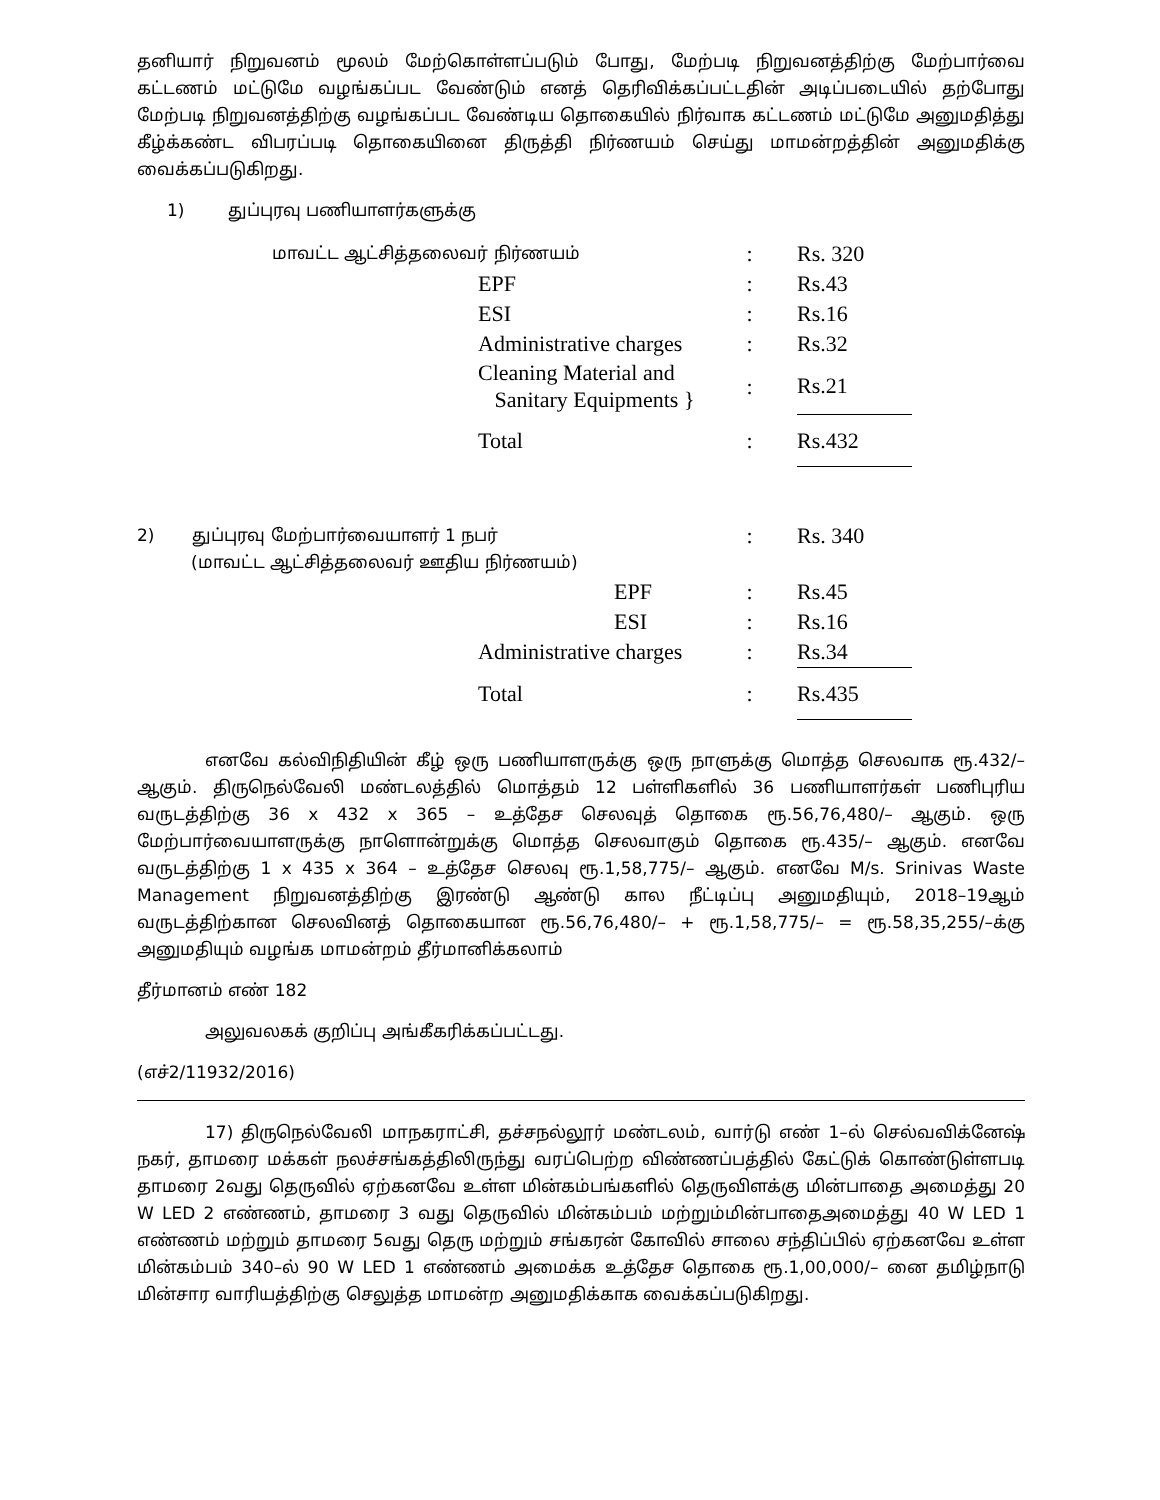தனியார் நிறுவனம் மூலம் மேற்கொள்ளப்படும் போது, மேற்படி நிறுவனத்திற்கு மேற்பார்வை கட்டணம் மட்டுமே வழங்கப்பட வேண்டும் எனத் தெரிவிக்கப்பட்டதின் அடிப்படையில் தற்போது மேற்படி நிறுவனத்திற்கு வழங்கப்பட வேண்டிய தொகையில் நிர்வாக கட்டணம் மட்டுமே அனுமதித்து கீழ்க்கண்ட விபரப்படி தொகையினை திருத்தி நிர்ணயம் செய்து மாமன்றத்தின் அனுமதிக்கு வைக்கப்படுகிறது.
1) துப்புரவு பணியாளர்களுக்கு
| மாவட்ட ஆட்சித்தலைவர் நிர்ணயம் | : | Rs. 320 |
| EPF | : | Rs.43 |
| ESI | : | Rs.16 |
| Administrative charges | : | Rs.32 |
| Cleaning Material and Sanitary Equipments } | : | Rs.21 |
| Total | : | Rs.432 |
| 2) துப்புரவு மேற்பார்வையாளர் 1 நபர் (மாவட்ட ஆட்சித்தலைவர் ஊதிய நிர்ணயம்) | : | Rs. 340 |
| EPF | : | Rs.45 |
| ESI | : | Rs.16 |
| Administrative charges | : | Rs.34 |
| Total | : | Rs.435 |
எனவே கல்விநிதியின் கீழ் ஒரு பணியாளருக்கு ஒரு நாளுக்கு மொத்த செலவாக ரூ.432/– ஆகும். திருநெல்வேலி மண்டலத்தில் மொத்தம் 12 பள்ளிகளில் 36 பணியாளர்கள் பணிபுரிய வருடத்திற்கு 36 x 432 x 365 – உத்தேச செலவுத் தொகை ரூ.56,76,480/– ஆகும். ஒரு மேற்பார்வையாளருக்கு நாளொன்றுக்கு மொத்த செலவாகும் தொகை ரூ.435/– ஆகும். எனவே வருடத்திற்கு 1 x 435 x 364 – உத்தேச செலவு ரூ.1,58,775/– ஆகும். எனவே M/s. Srinivas Waste Management நிறுவனத்திற்கு இரண்டு ஆண்டு கால நீட்டிப்பு அனுமதியும், 2018–19ஆம் வருடத்திற்கான செலவினத் தொகையான ரூ.56,76,480/– + ரூ.1,58,775/– = ரூ.58,35,255/–க்கு அனுமதியும் வழங்க மாமன்றம் தீர்மானிக்கலாம்
தீர்மானம் எண் 182
அலுவலகக் குறிப்பு அங்கீகரிக்கப்பட்டது.
(எச்2/11932/2016)
17) திருநெல்வேலி மாநகராட்சி, தச்சநல்லூர் மண்டலம், வார்டு எண் 1–ல் செல்வவிக்னேஷ் நகர், தாமரை மக்கள் நலச்சங்கத்திலிருந்து வரப்பெற்ற விண்ணப்பத்தில் கேட்டுக் கொண்டுள்ளபடி தாமரை 2வது தெருவில் ஏற்கனவே உள்ள மின்கம்பங்களில் தெருவிளக்கு மின்பாதை அமைத்து 20 W LED 2 எண்ணம், தாமரை 3 வது தெருவில் மின்கம்பம் மற்றும்மின்பாதைஅமைத்து 40 W LED 1 எண்ணம் மற்றும் தாமரை 5வது தெரு மற்றும் சங்கரன் கோவில் சாலை சந்திப்பில் ஏற்கனவே உள்ள மின்கம்பம் 340–ல் 90 W LED 1 எண்ணம் அமைக்க உத்தேச தொகை ரூ.1,00,000/– னை தமிழ்நாடு மின்சார வாரியத்திற்கு செலுத்த மாமன்ற அனுமதிக்காக வைக்கப்படுகிறது.